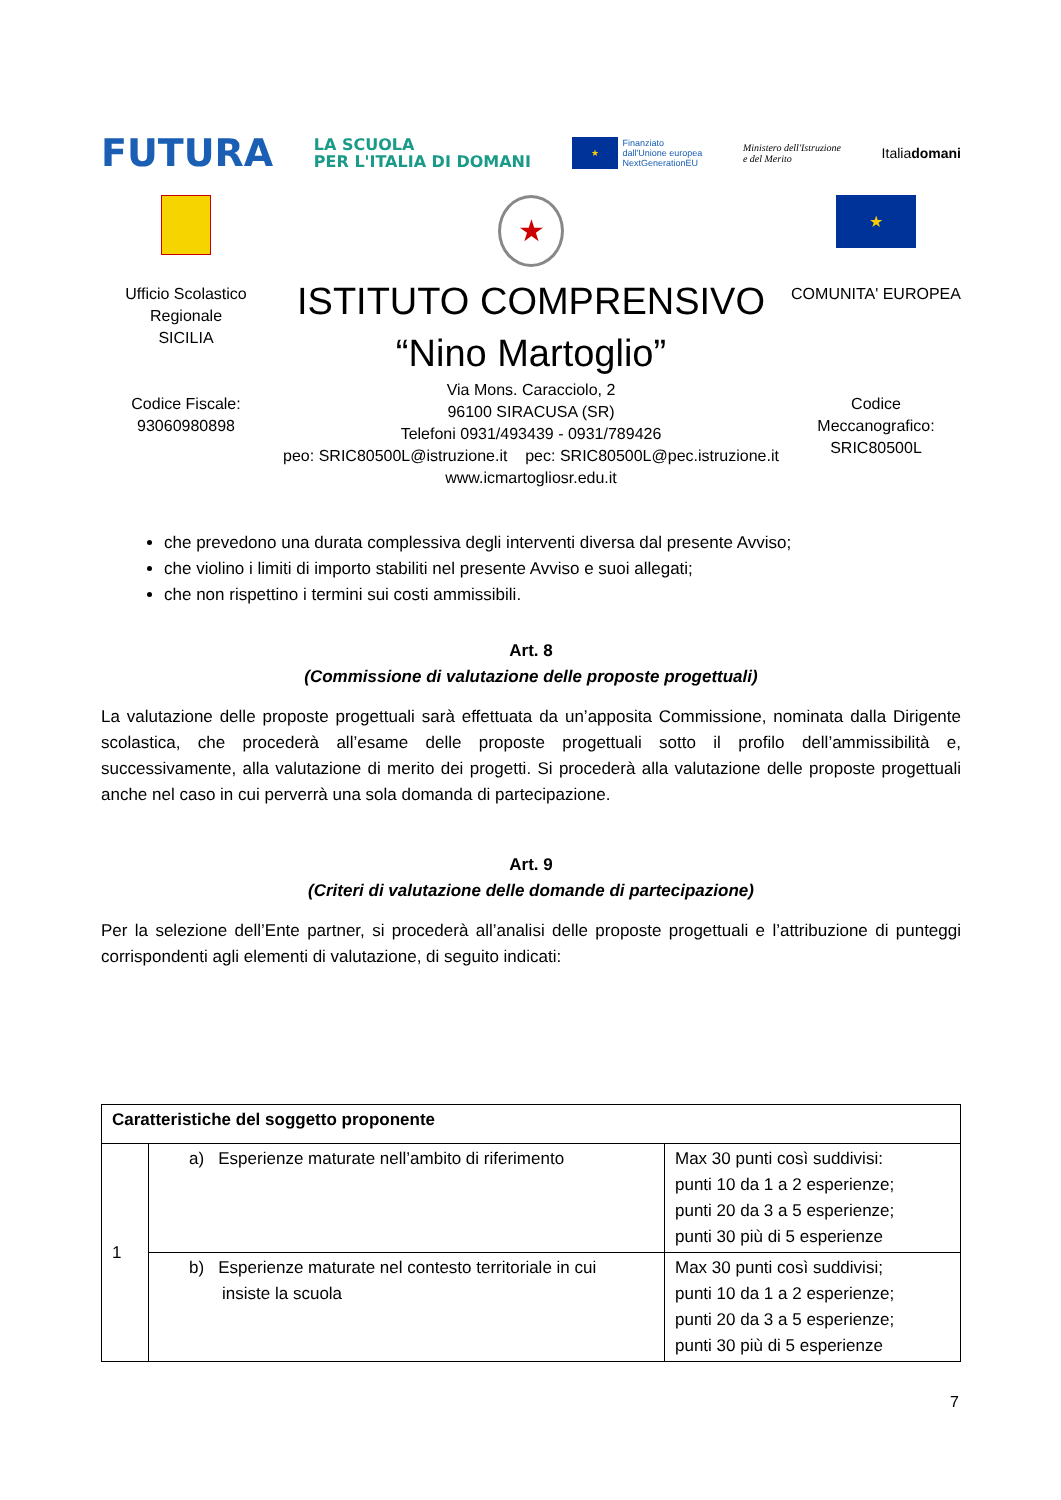FUTURA LA SCUOLA
PER L'ITALIA DI DOMANI ★ Finanziato
dall'Unione europea
NextGenerationEU Ministero dell'Istruzione
e del Merito Italiadomani
★
★
Ufficio Scolastico
Regionale
SICILIA
Codice Fiscale:
93060980898
ISTITUTO COMPRENSIVO
“Nino Martoglio”
Via Mons. Caracciolo, 2
96100 SIRACUSA (SR)
Telefoni 0931/493439 - 0931/789426
peo: SRIC80500L@istruzione.it pec: SRIC80500L@pec.istruzione.it
www.icmartogliosr.edu.it
COMUNITA' EUROPEA
Codice
Meccanografico:
SRIC80500L
che prevedono una durata complessiva degli interventi diversa dal presente Avviso;
che violino i limiti di importo stabiliti nel presente Avviso e suoi allegati;
che non rispettino i termini sui costi ammissibili.
Art. 8
(Commissione di valutazione delle proposte progettuali)
La valutazione delle proposte progettuali sarà effettuata da un’apposita Commissione, nominata dalla Dirigente scolastica, che procederà all’esame delle proposte progettuali sotto il profilo dell’ammissibilità e, successivamente, alla valutazione di merito dei progetti. Si procederà alla valutazione delle proposte progettuali anche nel caso in cui perverrà una sola domanda di partecipazione.
Art. 9
(Criteri di valutazione delle domande di partecipazione)
Per la selezione dell’Ente partner, si procederà all’analisi delle proposte progettuali e l’attribuzione di punteggi corrispondenti agli elementi di valutazione, di seguito indicati:
| Caratteristiche del soggetto proponente | | |
| 1 | a) Esperienze maturate nell’ambito di riferimento | Max 30 punti così suddivisi: punti 10 da 1 a 2 esperienze; punti 20 da 3 a 5 esperienze; punti 30 più di 5 esperienze |
| | b) Esperienze maturate nel contesto territoriale in cui insiste la scuola | Max 30 punti così suddivisi; punti 10 da 1 a 2 esperienze; punti 20 da 3 a 5 esperienze; punti 30 più di 5 esperienze |
7